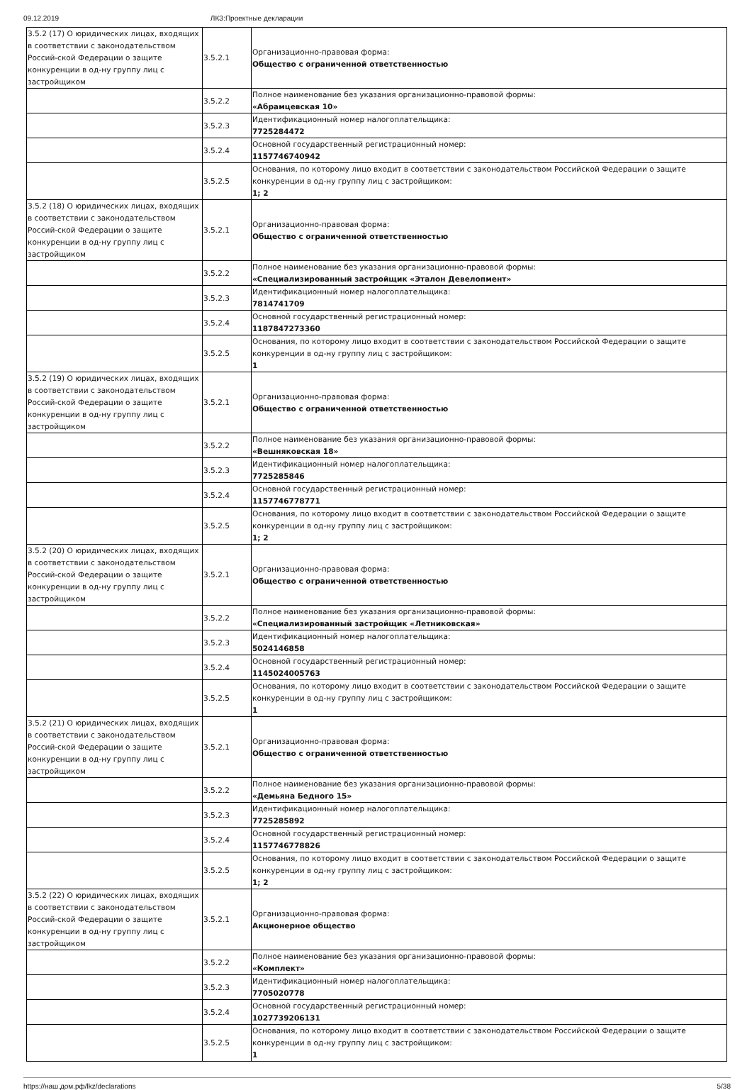09.12.2019 ЛКЗ:Проектные декларации
| 3.5.2 (17) О юридических лицах, входящих в соответствии с законодательством Россий-ской Федерации о защите конкуренции в од-ну группу лиц с застройщиком | 3.5.2.1 | Организационно-правовая форма: Общество с ограниченной ответственностью |
| | 3.5.2.2 | Полное наименование без указания организационно-правовой формы: «Абрамцевская 10» |
| | 3.5.2.3 | Идентификационный номер налогоплательщика: 7725284472 |
| | 3.5.2.4 | Основной государственный регистрационный номер: 1157746740942 |
| | 3.5.2.5 | Основания, по которому лицо входит в соответствии с законодательством Российской Федерации о защите конкуренции в од-ну группу лиц с застройщиком: 1; 2 |
| 3.5.2 (18) О юридических лицах, входящих в соответствии с законодательством Россий-ской Федерации о защите конкуренции в од-ну группу лиц с застройщиком | 3.5.2.1 | Организационно-правовая форма: Общество с ограниченной ответственностью |
| | 3.5.2.2 | Полное наименование без указания организационно-правовой формы: «Специализированный застройщик «Эталон Девелопмент» |
| | 3.5.2.3 | Идентификационный номер налогоплательщика: 7814741709 |
| | 3.5.2.4 | Основной государственный регистрационный номер: 1187847273360 |
| | 3.5.2.5 | Основания, по которому лицо входит в соответствии с законодательством Российской Федерации о защите конкуренции в од-ну группу лиц с застройщиком: 1 |
| 3.5.2 (19) О юридических лицах, входящих в соответствии с законодательством Россий-ской Федерации о защите конкуренции в од-ну группу лиц с застройщиком | 3.5.2.1 | Организационно-правовая форма: Общество с ограниченной ответственностью |
| | 3.5.2.2 | Полное наименование без указания организационно-правовой формы: «Вешняковская 18» |
| | 3.5.2.3 | Идентификационный номер налогоплательщика: 7725285846 |
| | 3.5.2.4 | Основной государственный регистрационный номер: 1157746778771 |
| | 3.5.2.5 | Основания, по которому лицо входит в соответствии с законодательством Российской Федерации о защите конкуренции в од-ну группу лиц с застройщиком: 1; 2 |
| 3.5.2 (20) О юридических лицах, входящих в соответствии с законодательством Россий-ской Федерации о защите конкуренции в од-ну группу лиц с застройщиком | 3.5.2.1 | Организационно-правовая форма: Общество с ограниченной ответственностью |
| | 3.5.2.2 | Полное наименование без указания организационно-правовой формы: «Специализированный застройщик «Летниковская» |
| | 3.5.2.3 | Идентификационный номер налогоплательщика: 5024146858 |
| | 3.5.2.4 | Основной государственный регистрационный номер: 1145024005763 |
| | 3.5.2.5 | Основания, по которому лицо входит в соответствии с законодательством Российской Федерации о защите конкуренции в од-ну группу лиц с застройщиком: 1 |
| 3.5.2 (21) О юридических лицах, входящих в соответствии с законодательством Россий-ской Федерации о защите конкуренции в од-ну группу лиц с застройщиком | 3.5.2.1 | Организационно-правовая форма: Общество с ограниченной ответственностью |
| | 3.5.2.2 | Полное наименование без указания организационно-правовой формы: «Демьяна Бедного 15» |
| | 3.5.2.3 | Идентификационный номер налогоплательщика: 7725285892 |
| | 3.5.2.4 | Основной государственный регистрационный номер: 1157746778826 |
| | 3.5.2.5 | Основания, по которому лицо входит в соответствии с законодательством Российской Федерации о защите конкуренции в од-ну группу лиц с застройщиком: 1; 2 |
| 3.5.2 (22) О юридических лицах, входящих в соответствии с законодательством Россий-ской Федерации о защите конкуренции в од-ну группу лиц с застройщиком | 3.5.2.1 | Организационно-правовая форма: Акционерное общество |
| | 3.5.2.2 | Полное наименование без указания организационно-правовой формы: «Комплект» |
| | 3.5.2.3 | Идентификационный номер налогоплательщика: 7705020778 |
| | 3.5.2.4 | Основной государственный регистрационный номер: 1027739206131 |
| | 3.5.2.5 | Основания, по которому лицо входит в соответствии с законодательством Российской Федерации о защите конкуренции в од-ну группу лиц с застройщиком: 1 |
https://наш.дом.рф/lkz/declarations 5/38